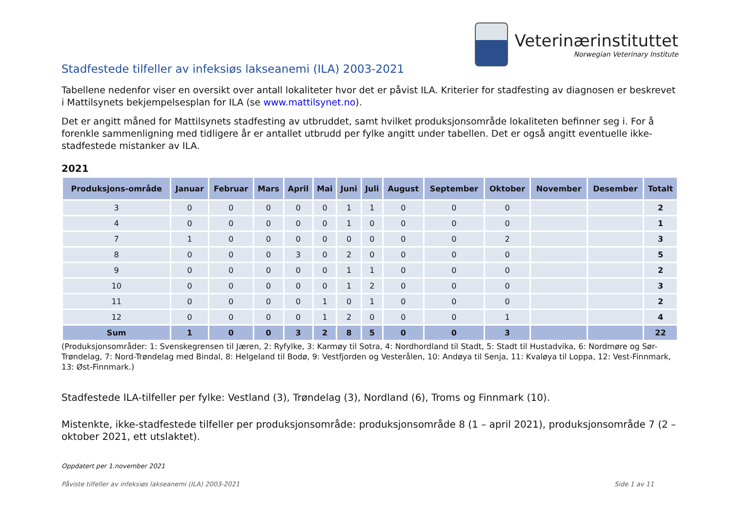Veterinærinstituttet
Norwegian Veterinary Institute
Stadfestede tilfeller av infeksiøs lakseanemi (ILA) 2003-2021
Tabellene nedenfor viser en oversikt over antall lokaliteter hvor det er påvist ILA. Kriterier for stadfesting av diagnosen er beskrevet i Mattilsynets bekjempelsesplan for ILA (se www.mattilsynet.no).
Det er angitt måned for Mattilsynets stadfesting av utbruddet, samt hvilket produksjonsområde lokaliteten befinner seg i. For å forenkle sammenligning med tidligere år er antallet utbrudd per fylke angitt under tabellen. Det er også angitt eventuelle ikke-stadfestede mistanker av ILA.
2021
| Produksjons-område | Januar | Februar | Mars | April | Mai | Juni | Juli | August | September | Oktober | November | Desember | Totalt |
| --- | --- | --- | --- | --- | --- | --- | --- | --- | --- | --- | --- | --- | --- |
| 3 | 0 | 0 | 0 | 0 | 0 | 1 | 1 | 0 | 0 | 0 | | | 2 |
| 4 | 0 | 0 | 0 | 0 | 0 | 1 | 0 | 0 | 0 | 0 | | | 1 |
| 7 | 1 | 0 | 0 | 0 | 0 | 0 | 0 | 0 | 0 | 2 | | | 3 |
| 8 | 0 | 0 | 0 | 3 | 0 | 2 | 0 | 0 | 0 | 0 | | | 5 |
| 9 | 0 | 0 | 0 | 0 | 0 | 1 | 1 | 0 | 0 | 0 | | | 2 |
| 10 | 0 | 0 | 0 | 0 | 0 | 1 | 2 | 0 | 0 | 0 | | | 3 |
| 11 | 0 | 0 | 0 | 0 | 1 | 0 | 1 | 0 | 0 | 0 | | | 2 |
| 12 | 0 | 0 | 0 | 0 | 1 | 2 | 0 | 0 | 0 | 1 | | | 4 |
| Sum | 1 | 0 | 0 | 3 | 2 | 8 | 5 | 0 | 0 | 3 | | | 22 |
(Produksjonsområder: 1: Svenskegrensen til Jæren, 2: Ryfylke, 3: Karmøy til Sotra, 4: Nordhordland til Stadt, 5: Stadt til Hustadvika, 6: Nordmøre og Sør-Trøndelag, 7: Nord-Trøndelag med Bindal, 8: Helgeland til Bodø, 9: Vestfjorden og Vesterålen, 10: Andøya til Senja, 11: Kvaløya til Loppa, 12: Vest-Finnmark, 13: Øst-Finnmark.)
Stadfestede ILA-tilfeller per fylke: Vestland (3), Trøndelag (3), Nordland (6), Troms og Finnmark (10).
Mistenkte, ikke-stadfestede tilfeller per produksjonsområde: produksjonsområde 8 (1 – april 2021), produksjonsområde 7 (2 – oktober 2021, ett utslaktet).
Oppdatert per 1.november 2021
Påviste tilfeller av infeksiøs lakseanemi (ILA) 2003-2021 Side 1 av 11